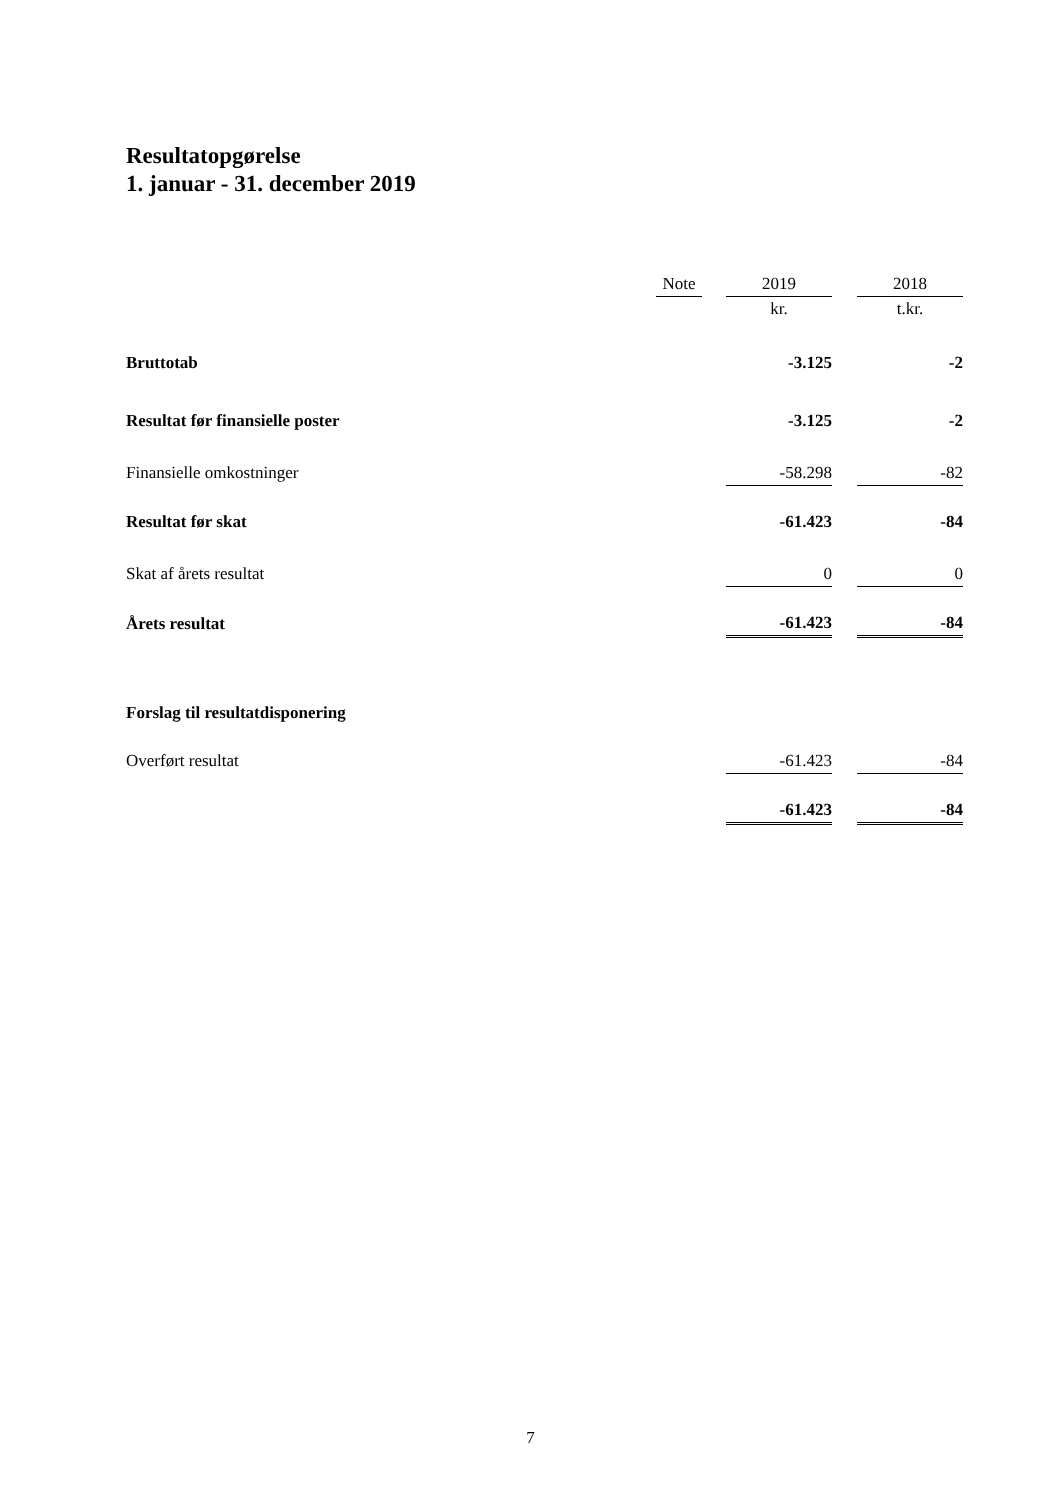Resultatopgørelse
1. januar - 31. december 2019
| | Note | | 2019 | | 2018 |
| --- | --- | --- | --- | --- | --- |
| | | | kr. | | t.kr. |
| Bruttotab | | | -3.125 | | -2 |
| Resultat før finansielle poster | | | -3.125 | | -2 |
| Finansielle omkostninger | | | -58.298 | | -82 |
| Resultat før skat | | | -61.423 | | -84 |
| Skat af årets resultat | | | 0 | | 0 |
| Årets resultat | | | -61.423 | | -84 |
| Forslag til resultatdisponering | | | | | |
| Overført resultat | | | -61.423 | | -84 |
| | | | -61.423 | | -84 |
7